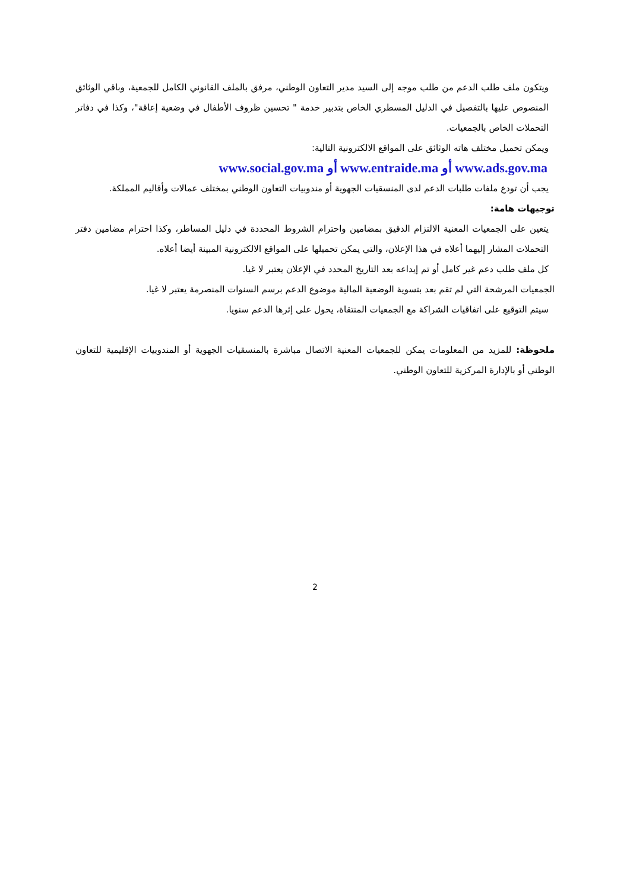ويتكون ملف طلب الدعم من طلب موجه إلى السيد مدير التعاون الوطني، مرفق بالملف القانوني الكامل للجمعية، وباقي الوثائق المنصوص عليها بالتفصيل في الدليل المسطري الخاص بتدبير خدمة " تحسين ظروف الأطفال في وضعية إعاقة"، وكذا في دفاتر التحملات الخاص بالجمعيات.
ويمكن تحميل مختلف هاته الوثائق على المواقع الالكترونية التالية:
www.ads.gov.ma أو www.entraide.ma أو www.social.gov.ma
يجب أن تودع ملفات طلبات الدعم لدى المنسقيات الجهوية أو مندوبيات التعاون الوطني بمختلف عمالات وأقاليم المملكة.
توجيهات هامة:
يتعين على الجمعيات المعنية الالتزام الدقيق بمضامين واحترام الشروط المحددة في دليل المساطر، وكذا احترام مضامين دفتر التحملات المشار إليهما أعلاه في هذا الإعلان، والتي يمكن تحميلها على المواقع الالكترونية المبينة أيضا أعلاه.
كل ملف طلب دعم غير كامل أو تم إيداعه بعد التاريخ المحدد في الإعلان يعتبر لا غيا.
الجمعيات المرشحة التي لم تقم بعد بتسوية الوضعية المالية موضوع الدعم برسم السنوات المنصرمة يعتبر لا غيا.
سيتم التوقيع على اتفاقيات الشراكة مع الجمعيات المنتقاة، يحول على إثرها الدعم سنويا.
ملحوظة: للمزيد من المعلومات يمكن للجمعيات المعنية الاتصال مباشرة بالمنسقيات الجهوية أو المندوبيات الإقليمية للتعاون الوطني أو بالإدارة المركزية للتعاون الوطني.
2